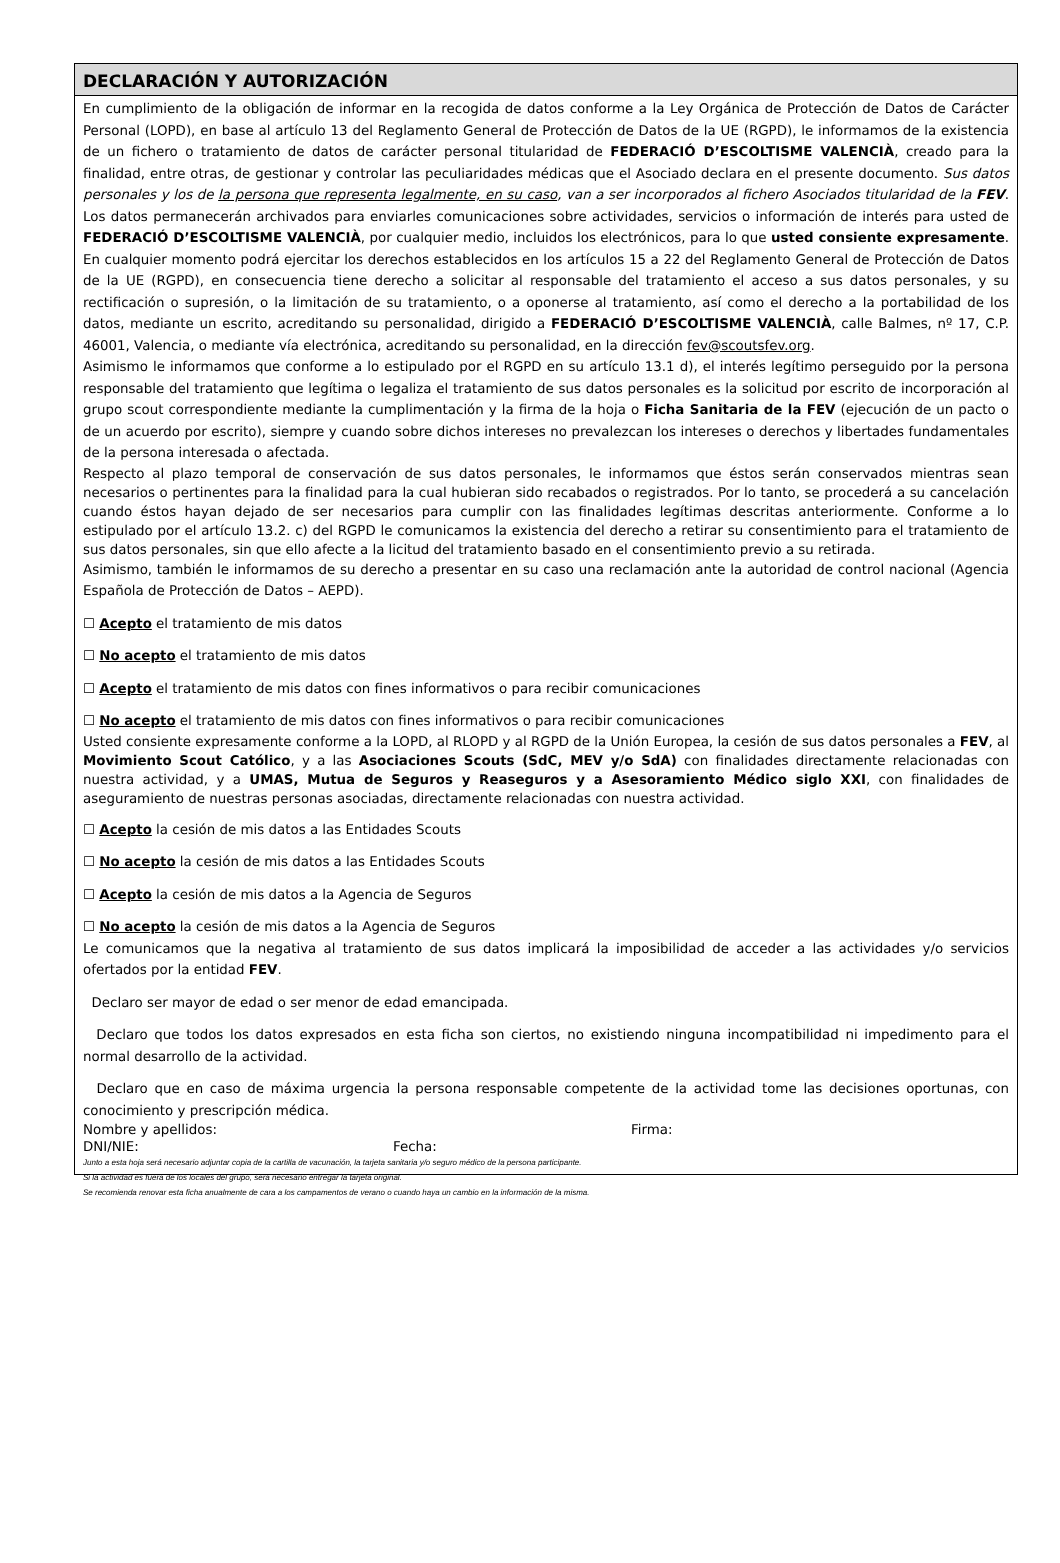DECLARACIÓN Y AUTORIZACIÓN
En cumplimiento de la obligación de informar en la recogida de datos conforme a la Ley Orgánica de Protección de Datos de Carácter Personal (LOPD), en base al artículo 13 del Reglamento General de Protección de Datos de la UE (RGPD), le informamos de la existencia de un fichero o tratamiento de datos de carácter personal titularidad de FEDERACIÓ D’ESCOLTISME VALENCIÀ, creado para la finalidad, entre otras, de gestionar y controlar las peculiaridades médicas que el Asociado declara en el presente documento. Sus datos personales y los de la persona que representa legalmente, en su caso, van a ser incorporados al fichero Asociados titularidad de la FEV. Los datos permanecerán archivados para enviarles comunicaciones sobre actividades, servicios o información de interés para usted de FEDERACIÓ D’ESCOLTISME VALENCIÀ, por cualquier medio, incluidos los electrónicos, para lo que usted consiente expresamente. En cualquier momento podrá ejercitar los derechos establecidos en los artículos 15 a 22 del Reglamento General de Protección de Datos de la UE (RGPD), en consecuencia tiene derecho a solicitar al responsable del tratamiento el acceso a sus datos personales, y su rectificación o supresión, o la limitación de su tratamiento, o a oponerse al tratamiento, así como el derecho a la portabilidad de los datos, mediante un escrito, acreditando su personalidad, dirigido a FEDERACIÓ D’ESCOLTISME VALENCIÀ, calle Balmes, nº 17, C.P. 46001, Valencia, o mediante vía electrónica, acreditando su personalidad, en la dirección fev@scoutsfev.org.
Asimismo le informamos que conforme a lo estipulado por el RGPD en su artículo 13.1 d), el interés legítimo perseguido por la persona responsable del tratamiento que legítima o legaliza el tratamiento de sus datos personales es la solicitud por escrito de incorporación al grupo scout correspondiente mediante la cumplimentación y la firma de la hoja o Ficha Sanitaria de la FEV (ejecución de un pacto o de un acuerdo por escrito), siempre y cuando sobre dichos intereses no prevalezcan los intereses o derechos y libertades fundamentales de la persona interesada o afectada.
Respecto al plazo temporal de conservación de sus datos personales, le informamos que éstos serán conservados mientras sean necesarios o pertinentes para la finalidad para la cual hubieran sido recabados o registrados. Por lo tanto, se procederá a su cancelación cuando éstos hayan dejado de ser necesarios para cumplir con las finalidades legítimas descritas anteriormente. Conforme a lo estipulado por el artículo 13.2. c) del RGPD le comunicamos la existencia del derecho a retirar su consentimiento para el tratamiento de sus datos personales, sin que ello afecte a la licitud del tratamiento basado en el consentimiento previo a su retirada.
Asimismo, también le informamos de su derecho a presentar en su caso una reclamación ante la autoridad de control nacional (Agencia Española de Protección de Datos – AEPD).
☐ Acepto el tratamiento de mis datos
☐ No acepto el tratamiento de mis datos
☐ Acepto el tratamiento de mis datos con fines informativos o para recibir comunicaciones
☐ No acepto el tratamiento de mis datos con fines informativos o para recibir comunicaciones
Usted consiente expresamente conforme a la LOPD, al RLOPD y al RGPD de la Unión Europea, la cesión de sus datos personales a FEV, al Movimiento Scout Católico, y a las Asociaciones Scouts (SdC, MEV y/o SdA) con finalidades directamente relacionadas con nuestra actividad, y a UMAS, Mutua de Seguros y Reaseguros y a Asesoramiento Médico siglo XXI, con finalidades de aseguramiento de nuestras personas asociadas, directamente relacionadas con nuestra actividad.
☐ Acepto la cesión de mis datos a las Entidades Scouts
☐ No acepto la cesión de mis datos a las Entidades Scouts
☐ Acepto la cesión de mis datos a la Agencia de Seguros
☐ No acepto la cesión de mis datos a la Agencia de Seguros
Le comunicamos que la negativa al tratamiento de sus datos implicará la imposibilidad de acceder a las actividades y/o servicios ofertados por la entidad FEV.
Declaro ser mayor de edad o ser menor de edad emancipada.
Declaro que todos los datos expresados en esta ficha son ciertos, no existiendo ninguna incompatibilidad ni impedimento para el normal desarrollo de la actividad.
Declaro que en caso de máxima urgencia la persona responsable competente de la actividad tome las decisiones oportunas, con conocimiento y prescripción médica.
Nombre y apellidos: Firma:
DNI/NIE: Fecha:
Junto a esta hoja será necesario adjuntar copia de la cartilla de vacunación, la tarjeta sanitaria y/o seguro médico de la persona participante.
Si la actividad es fuera de los locales del grupo, será necesario entregar la tarjeta original.
Se recomienda renovar esta ficha anualmente de cara a los campamentos de verano o cuando haya un cambio en la información de la misma.